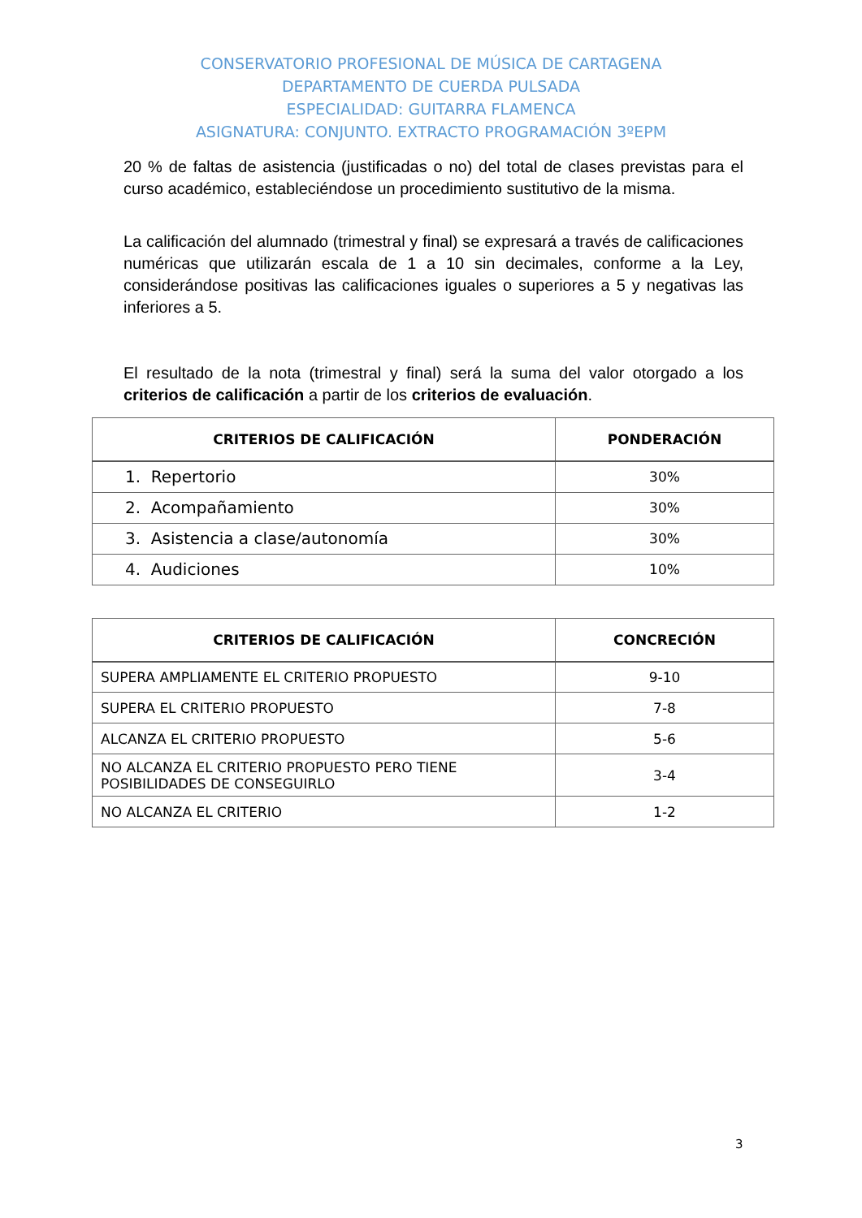CONSERVATORIO PROFESIONAL DE MÚSICA DE CARTAGENA
DEPARTAMENTO DE CUERDA PULSADA
ESPECIALIDAD: GUITARRA FLAMENCA
ASIGNATURA: CONJUNTO. EXTRACTO PROGRAMACIÓN 3ºEPM
20 % de faltas de asistencia (justificadas o no) del total de clases previstas para el curso académico, estableciéndose un procedimiento sustitutivo de la misma.
La calificación del alumnado (trimestral y final) se expresará a través de calificaciones numéricas que utilizarán escala de 1 a 10 sin decimales, conforme a la Ley, considerándose positivas las calificaciones iguales o superiores a 5 y negativas las inferiores a 5.
El resultado de la nota (trimestral y final) será la suma del valor otorgado a los criterios de calificación a partir de los criterios de evaluación.
| CRITERIOS DE CALIFICACIÓN | PONDERACIÓN |
| --- | --- |
| 1. Repertorio | 30% |
| 2. Acompañamiento | 30% |
| 3. Asistencia a clase/autonomía | 30% |
| 4. Audiciones | 10% |
| CRITERIOS DE CALIFICACIÓN | CONCRECIÓN |
| --- | --- |
| SUPERA AMPLIAMENTE EL CRITERIO PROPUESTO | 9-10 |
| SUPERA EL CRITERIO PROPUESTO | 7-8 |
| ALCANZA EL CRITERIO PROPUESTO | 5-6 |
| NO ALCANZA EL CRITERIO PROPUESTO PERO TIENE POSIBILIDADES DE CONSEGUIRLO | 3-4 |
| NO ALCANZA EL CRITERIO | 1-2 |
3